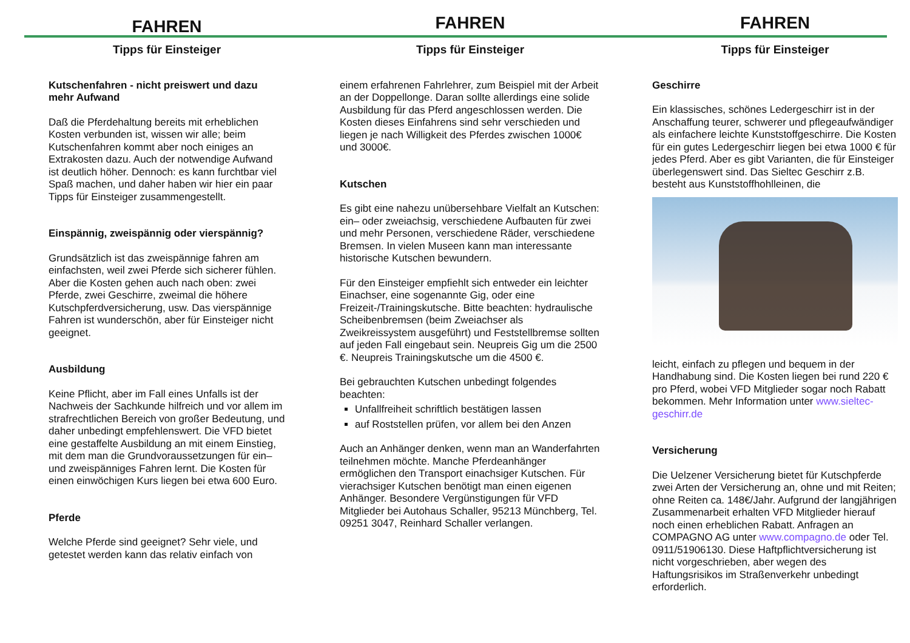FAHREN
Tipps für Einsteiger
Kutschenfahren - nicht preiswert und dazu mehr Aufwand
Daß die Pferdehaltung bereits mit erheblichen Kosten verbunden ist, wissen wir alle; beim Kutschenfahren kommt aber noch einiges an Extrakosten dazu. Auch der notwendige Aufwand ist deutlich höher. Dennoch: es kann furchtbar viel Spaß machen, und daher haben wir hier ein paar Tipps für Einsteiger zusammengestellt.
Einspännig, zweispännig oder vierspännig?
Grundsätzlich ist das zweispännige fahren am einfachsten, weil zwei Pferde sich sicherer fühlen. Aber die Kosten gehen auch nach oben: zwei Pferde, zwei Geschirre, zweimal die höhere Kutschpferdversicherung, usw. Das vierspännige Fahren ist wunderschön, aber für Einsteiger nicht geeignet.
Ausbildung
Keine Pflicht, aber im Fall eines Unfalls ist der Nachweis der Sachkunde hilfreich und vor allem im strafrechtlichen Bereich von großer Bedeutung, und daher unbedingt empfehlenswert. Die VFD bietet eine gestaffelte Ausbildung an mit einem Einstieg, mit dem man die Grundvoraussetzungen für ein– und zweispänniges Fahren lernt. Die Kosten für einen einwöchigen Kurs liegen bei etwa 600 Euro.
Pferde
Welche Pferde sind geeignet? Sehr viele, und getestet werden kann das relativ einfach von
FAHREN
Tipps für Einsteiger
einem erfahrenen Fahrlehrer, zum Beispiel mit der Arbeit an der Doppellonge. Daran sollte allerdings eine solide Ausbildung für das Pferd angeschlossen werden. Die Kosten dieses Einfahrens sind sehr verschieden und liegen je nach Willigkeit des Pferdes zwischen 1000€ und 3000€.
Kutschen
Es gibt eine nahezu unübersehbare Vielfalt an Kutschen: ein– oder zweiachsig, verschiedene Aufbauten für zwei und mehr Personen, verschiedene Räder, verschiedene Bremsen. In vielen Museen kann man interessante historische Kutschen bewundern.
Für den Einsteiger empfiehlt sich entweder ein leichter Einachser, eine sogenannte Gig, oder eine Freizeit-/Trainingskutsche. Bitte beachten: hydraulische Scheibenbremsen (beim Zweiachser als Zweikreissystem ausgeführt) und Feststellbremse sollten auf jeden Fall eingebaut sein. Neupreis Gig um die 2500 €. Neupreis Trainingskutsche um die 4500 €.
Bei gebrauchten Kutschen unbedingt folgendes beachten:
Unfallfreiheit schriftlich bestätigen lassen
auf Roststellen prüfen, vor allem bei den Anzen
Auch an Anhänger denken, wenn man an Wanderfahrten teilnehmen möchte. Manche Pferdeanhänger ermöglichen den Transport einachsiger Kutschen. Für vierachsiger Kutschen benötigt man einen eigenen Anhänger. Besondere Vergünstigungen für VFD Mitglieder bei Autohaus Schaller, 95213 Münchberg, Tel. 09251 3047, Reinhard Schaller verlangen.
FAHREN
Tipps für Einsteiger
Geschirre
Ein klassisches, schönes Ledergeschirr ist in der Anschaffung teurer, schwerer und pflegeaufwändiger als einfachere leichte Kunststoffgeschirre. Die Kosten für ein gutes Ledergeschirr liegen bei etwa 1000 € für jedes Pferd. Aber es gibt Varianten, die für Einsteiger überlegenswert sind. Das Sieltec Geschirr z.B. besteht aus Kunststoffhohlleinen, die
leicht, einfach zu pflegen und bequem in der Handhabung sind. Die Kosten liegen bei rund 220 € pro Pferd, wobei VFD Mitglieder sogar noch Rabatt bekommen. Mehr Information unter www.sieltec-geschirr.de
Versicherung
Die Uelzener Versicherung bietet für Kutschpferde zwei Arten der Versicherung an, ohne und mit Reiten; ohne Reiten ca. 148€/Jahr. Aufgrund der langjährigen Zusammenarbeit erhalten VFD Mitglieder hierauf noch einen erheblichen Rabatt. Anfragen an COMPAGNO AG unter www.compagno.de oder Tel. 0911/51906130. Diese Haftpflichtversicherung ist nicht vorgeschrieben, aber wegen des Haftungsrisikos im Straßenverkehr unbedingt erforderlich.